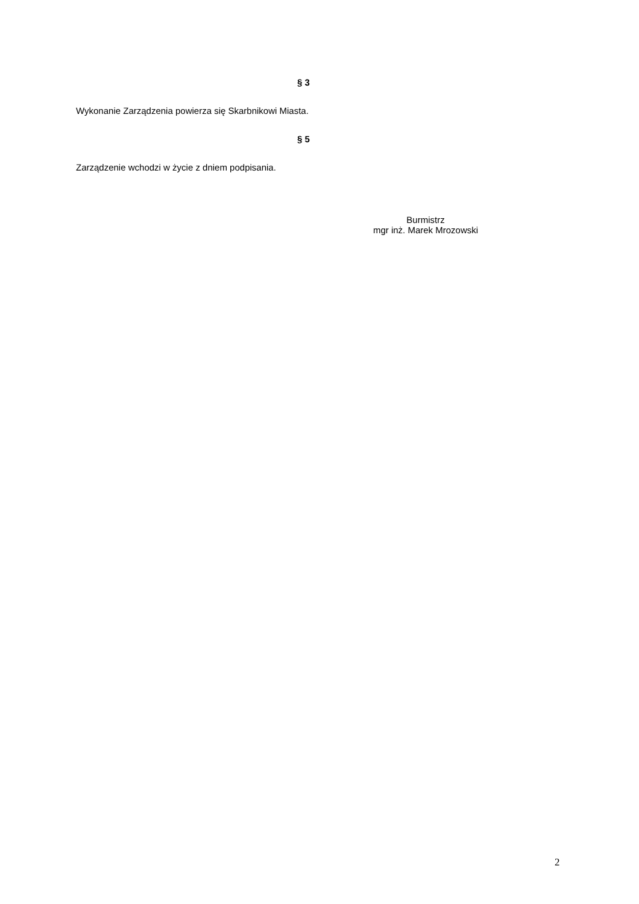§ 3
Wykonanie Zarządzenia powierza się Skarbnikowi Miasta.
§ 5
Zarządzenie wchodzi w życie z dniem podpisania.
Burmistrz
mgr inż. Marek Mrozowski
2